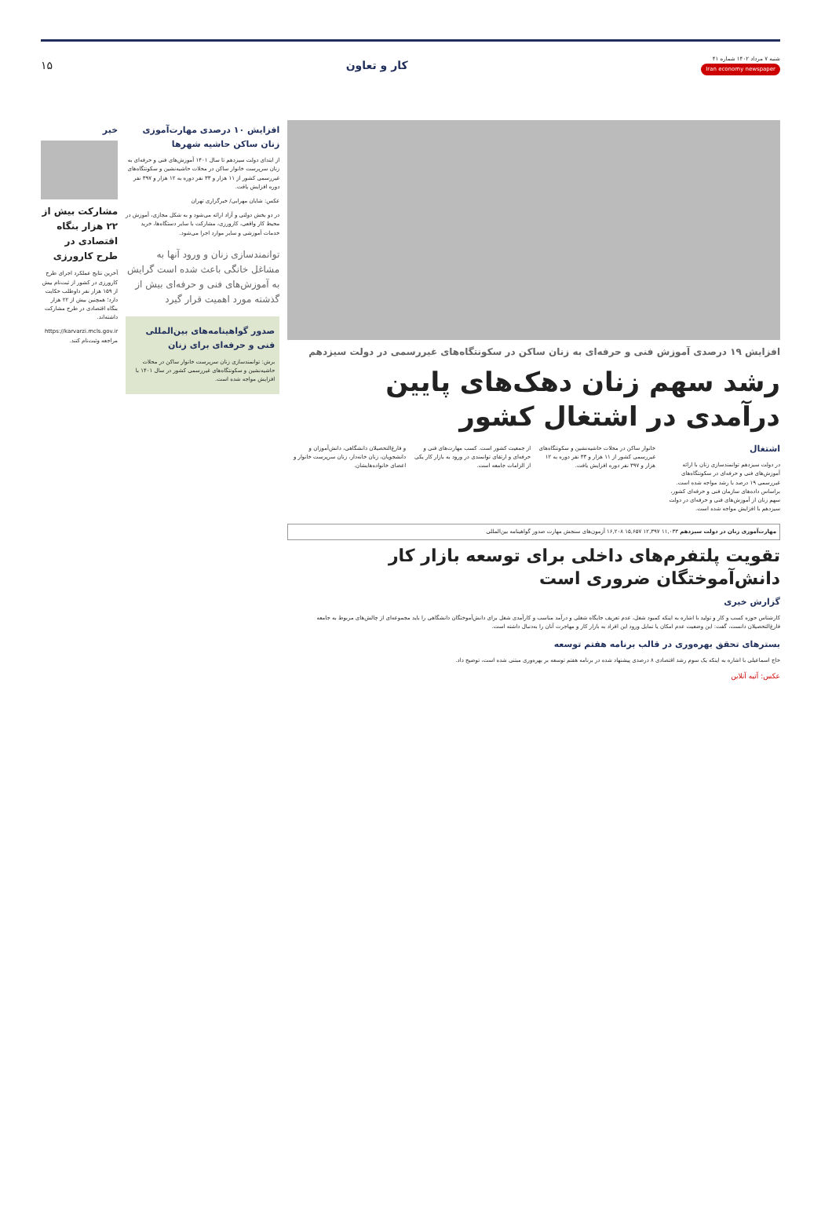شنبه ۷ مرداد ۱۴۰۲ شماره ۴۱
Iran economy newspaper
کار و تعاون ۱۵
افزایش ۱۹ درصدی آموزش فنی و حرفه‌ای به زنان ساکن در سکونتگاه‌های غیررسمی در دولت سیزدهم
رشد سهم زنان دهک‌های پایین درآمدی در اشتغال کشور
اشتغال
در دولت سیزدهم توانمندسازی زنان با ارائه آموزش‌های فنی و حرفه‌ای در سکونتگاه‌های غیررسمی ۱۹ درصد با رشد مواجه شده است. براساس داده‌های سازمان فنی و حرفه‌ای کشور، سهم زنان از آموزش‌های فنی و حرفه‌ای در دولت سیزدهم با افزایش مواجه شده است.
خانوار ساکن در محلات حاشیه‌نشین و سکونتگاه‌های غیررسمی کشور از ۱۱ هزار و ۳۳ نفر دوره به ۱۲ هزار و ۳۹۷ نفر دوره افزایش یافت.
از جمعیت کشور است. کسب مهارت‌های فنی و حرفه‌ای و ارتقای توانمندی در ورود به بازار کار یکی از الزامات جامعه است.
و فارغ‌التحصیلان دانشگاهی، دانش‌آموزان و دانشجویان، زنان خانه‌دار، زنان سرپرست خانوار و اعضای خانواده‌هایشان.
مهارت‌آموزی زنان در دولت سیزدهم ۱۱,۰۳۳ ۱۲,۳۹۷ ۱۵,۶۵۷ ۱۶,۲۰۸ آزمون‌های سنجش مهارت صدور گواهینامه بین‌المللی
تقویت پلتفرم‌های داخلی برای توسعه بازار کار دانش‌آموختگان ضروری است
گزارش خبری
کارشناس حوزه کسب و کار و تولید با اشاره به اینکه کمبود شغل، عدم تعریف جایگاه شغلی و درآمد مناسب و کارآمدی شغل برای دانش‌آموختگان دانشگاهی را باید مجموعه‌ای از چالش‌های مربوط به جامعه فارغ‌التحصیلان دانست، گفت: این وضعیت عدم امکان یا تمایل ورود این افراد به بازار کار و مهاجرت آنان را به‌دنبال داشته است.
بسترهای تحقق بهره‌وری در قالب برنامه هفتم توسعه
حاج اسماعیلی با اشاره به اینکه یک سوم رشد اقتصادی ۸ درصدی پیشنهاد شده در برنامه هفتم توسعه بر بهره‌وری مبتنی شده است، توضیح داد.
عکس: آتیه آنلاین
افزایش ۱۰ درصدی مهارت‌آموزی زنان ساکن حاشیه شهرها
از ابتدای دولت سیزدهم تا سال ۱۴۰۱ آموزش‌های فنی و حرفه‌ای به زنان سرپرست خانوار ساکن در محلات حاشیه‌نشین و سکونتگاه‌های غیررسمی کشور از ۱۱ هزار و ۳۳ نفر دوره به ۱۲ هزار و ۳۹۷ نفر دوره افزایش یافت.
عکس: شایان مهرابی/ خبرگزاری تهران
در دو بخش دولتی و آزاد ارائه می‌شود و به شکل مجازی، آموزش در محیط کار واقعی، کارورزی، مشارکت با سایر دستگاه‌ها، خرید خدمات آموزشی و سایر موارد اجرا می‌شود.
توانمندسازی زنان و ورود آنها به مشاغل خانگی باعث شده است گرایش به آموزش‌های فنی و حرفه‌ای بیش از گذشته مورد اهمیت قرار گیرد
صدور گواهینامه‌های بین‌المللی فنی و حرفه‌ای برای زنان
برش: توانمندسازی زنان سرپرست خانوار ساکن در محلات حاشیه‌نشین و سکونتگاه‌های غیررسمی کشور در سال ۱۴۰۱ با افزایش مواجه شده است.
خبر
مشارکت بیش از ۲۲ هزار بنگاه اقتصادی در طرح کارورزی
آخرین نتایج عملکرد اجرای طرح کارورزی در کشور از ثبت‌نام بیش از ۱۵۹ هزار نفر داوطلب حکایت دارد؛ همچنین بیش از ۲۲ هزار بنگاه اقتصادی در طرح مشارکت داشته‌اند.
https://karvarzi.mcls.gov.ir مراجعه وثبت‌نام کنند.